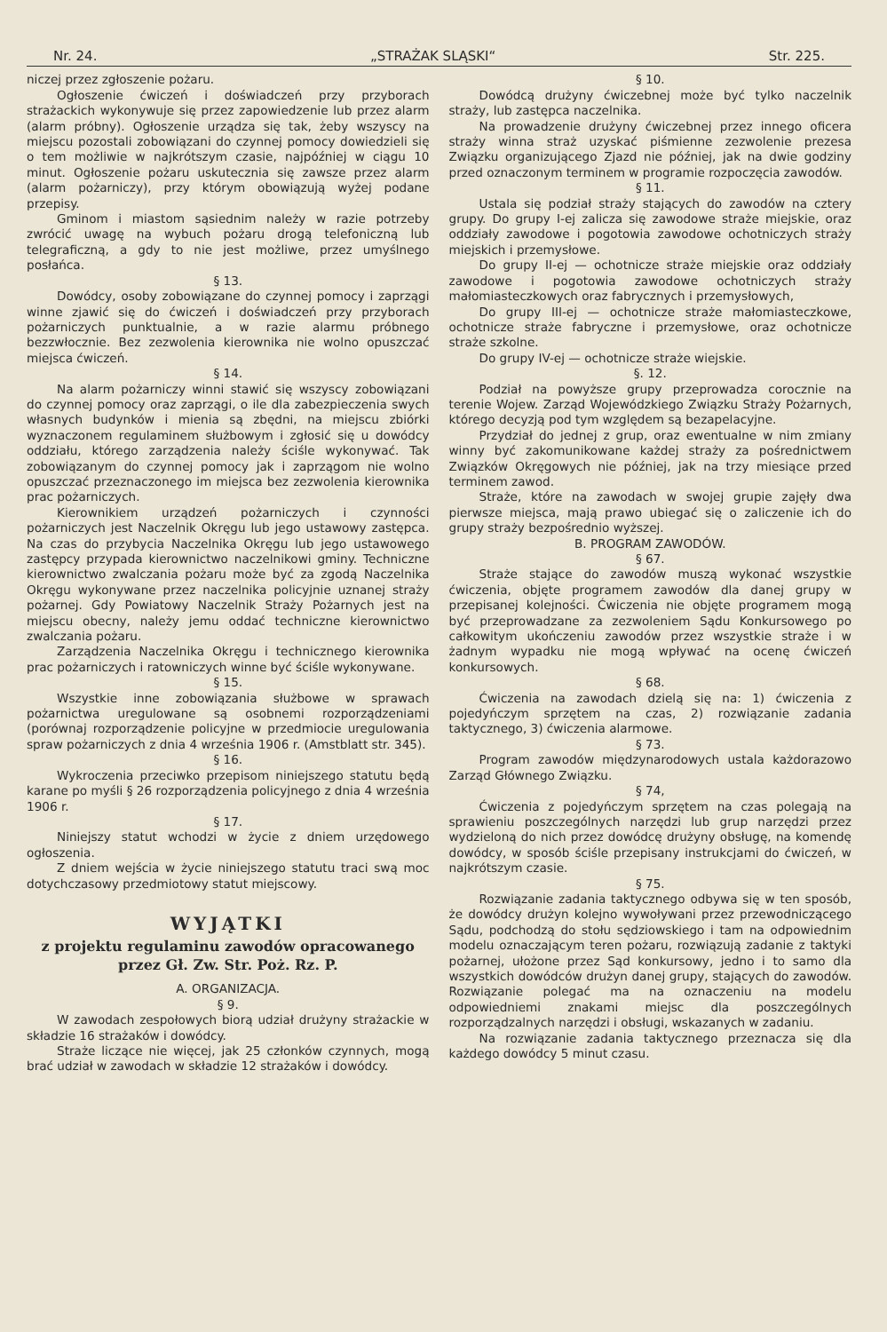Nr. 24. „STRAŻAK SLĄSKI“Str. 225.
niczej przez zgłoszenie pożaru.
Ogłoszenie ćwiczeń i doświadczeń przy przyborach strażackich wykonywuje się przez zapowiedzenie lub przez alarm (alarm próbny). Ogłoszenie urządza się tak, żeby wszyscy na miejscu pozostali zobowiązani do czynnej pomocy dowiedzieli się o tem możliwie w najkrótszym czasie, najpóźniej w ciągu 10 minut. Ogłoszenie pożaru uskutecznia się zawsze przez alarm (alarm pożarniczy), przy którym obowiązują wyżej podane przepisy.
Gminom i miastom sąsiednim należy w razie potrzeby zwrócić uwagę na wybuch pożaru drogą telefoniczną lub telegraficzną, a gdy to nie jest możliwe, przez umyślnego posłańca.
§ 13.
Dowódcy, osoby zobowiązane do czynnej pomocy i zaprzągi winne zjawić się do ćwiczeń i doświadczeń przy przyborach pożarniczych punktualnie, a w razie alarmu próbnego bezzwłocznie. Bez zezwolenia kierownika nie wolno opuszczać miejsca ćwiczeń.
§ 14.
Na alarm pożarniczy winni stawić się wszyscy zobowiązani do czynnej pomocy oraz zaprzągi, o ile dla zabezpieczenia swych własnych budynków i mienia są zbędni, na miejscu zbiórki wyznaczonem regulaminem służbowym i zgłosić się u dowódcy oddziału, którego zarządzenia należy ściśle wykonywać. Tak zobowiązanym do czynnej pomocy jak i zaprzągom nie wolno opuszczać przeznaczonego im miejsca bez zezwolenia kierownika prac pożarniczych.
Kierownikiem urządzeń pożarniczych i czynności pożarniczych jest Naczelnik Okręgu lub jego ustawowy zastępca. Na czas do przybycia Naczelnika Okręgu lub jego ustawowego zastępcy przypada kierownictwo naczelnikowi gminy. Techniczne kierownictwo zwalczania pożaru może być za zgodą Naczelnika Okręgu wykonywane przez naczelnika policyjnie uznanej straży pożarnej. Gdy Powiatowy Naczelnik Straży Pożarnych jest na miejscu obecny, należy jemu oddać techniczne kierownictwo zwalczania pożaru.
Zarządzenia Naczelnika Okręgu i technicznego kierownika prac pożarniczych i ratowniczych winne być ściśle wykonywane.
§ 15.
Wszystkie inne zobowiązania służbowe w sprawach pożarnictwa uregulowane są osobnemi rozporządzeniami (porównaj rozporządzenie policyjne w przedmiocie uregulowania spraw pożarniczych z dnia 4 września 1906 r. (Amstblatt str. 345).
§ 16.
Wykroczenia przeciwko przepisom niniejszego statutu będą karane po myśli § 26 rozporządzenia policyjnego z dnia 4 września 1906 r.
§ 17.
Niniejszy statut wchodzi w życie z dniem urzędowego ogłoszenia.
Z dniem wejścia w życie niniejszego statutu traci swą moc dotychczasowy przedmiotowy statut miejscowy.
WYJĄTKI
z projektu regulaminu zawodów opracowanego przez Gł. Zw. Str. Poż. Rz. P.
A. ORGANIZACJA.
§ 9.
W zawodach zespołowych biorą udział drużyny strażackie w składzie 16 strażaków i dowódcy.
Straże liczące nie więcej, jak 25 członków czynnych, mogą brać udział w zawodach w składzie 12 strażaków i dowódcy.
§ 10.
Dowódcą drużyny ćwiczebnej może być tylko naczelnik straży, lub zastępca naczelnika.
Na prowadzenie drużyny ćwiczebnej przez innego oficera straży winna straż uzyskać piśmienne zezwolenie prezesa Związku organizującego Zjazd nie później, jak na dwie godziny przed oznaczonym terminem w programie rozpoczęcia zawodów.
§ 11.
Ustala się podział straży stających do zawodów na cztery grupy. Do grupy I-ej zalicza się zawodowe straże miejskie, oraz oddziały zawodowe i pogotowia zawodowe ochotniczych straży miejskich i przemysłowe.
Do grupy II-ej — ochotnicze straże miejskie oraz oddziały zawodowe i pogotowia zawodowe ochotniczych straży małomiasteczkowych oraz fabrycznych i przemysłowych,
Do grupy III-ej — ochotnicze straże małomiasteczkowe, ochotnicze straże fabryczne i przemysłowe, oraz ochotnicze straże szkolne.
Do grupy IV-ej — ochotnicze straże wiejskie.
§. 12.
Podział na powyższe grupy przeprowadza corocznie na terenie Wojew. Zarząd Wojewódzkiego Związku Straży Pożarnych, którego decyzją pod tym względem są bezapelacyjne.
Przydział do jednej z grup, oraz ewentualne w nim zmiany winny być zakomunikowane każdej straży za pośrednictwem Związków Okręgowych nie później, jak na trzy miesiące przed terminem zawod.
Straże, które na zawodach w swojej grupie zajęły dwa pierwsze miejsca, mają prawo ubiegać się o zaliczenie ich do grupy straży bezpośrednio wyższej.
B. PROGRAM ZAWODÓW.
§ 67.
Straże stające do zawodów muszą wykonać wszystkie ćwiczenia, objęte programem zawodów dla danej grupy w przepisanej kolejności. Ćwiczenia nie objęte programem mogą być przeprowadzane za zezwoleniem Sądu Konkursowego po całkowitym ukończeniu zawodów przez wszystkie straże i w żadnym wypadku nie mogą wpływać na ocenę ćwiczeń konkursowych.
§ 68.
Ćwiczenia na zawodach dzielą się na: 1) ćwiczenia z pojedyńczym sprzętem na czas, 2) rozwiązanie zadania taktycznego, 3) ćwiczenia alarmowe.
§ 73.
Program zawodów międzynarodowych ustala każdorazowo Zarząd Głównego Związku.
§ 74,
Ćwiczenia z pojedyńczym sprzętem na czas polegają na sprawieniu poszczególnych narzędzi lub grup narzędzi przez wydzieloną do nich przez dowódcę drużyny obsługę, na komendę dowódcy, w sposób ściśle przepisany instrukcjami do ćwiczeń, w najkrótszym czasie.
§ 75.
Rozwiązanie zadania taktycznego odbywa się w ten sposób, że dowódcy drużyn kolejno wywoływani przez przewodniczącego Sądu, podchodzą do stołu sędziowskiego i tam na odpowiednim modelu oznaczającym teren pożaru, rozwiązują zadanie z taktyki pożarnej, ułożone przez Sąd konkursowy, jedno i to samo dla wszystkich dowódców drużyn danej grupy, stających do zawodów. Rozwiązanie polegać ma na oznaczeniu na modelu odpowiedniemi znakami miejsc dla poszczególnych rozporządzalnych narzędzi i obsługi, wskazanych w zadaniu.
Na rozwiązanie zadania taktycznego przeznacza się dla każdego dowódcy 5 minut czasu.